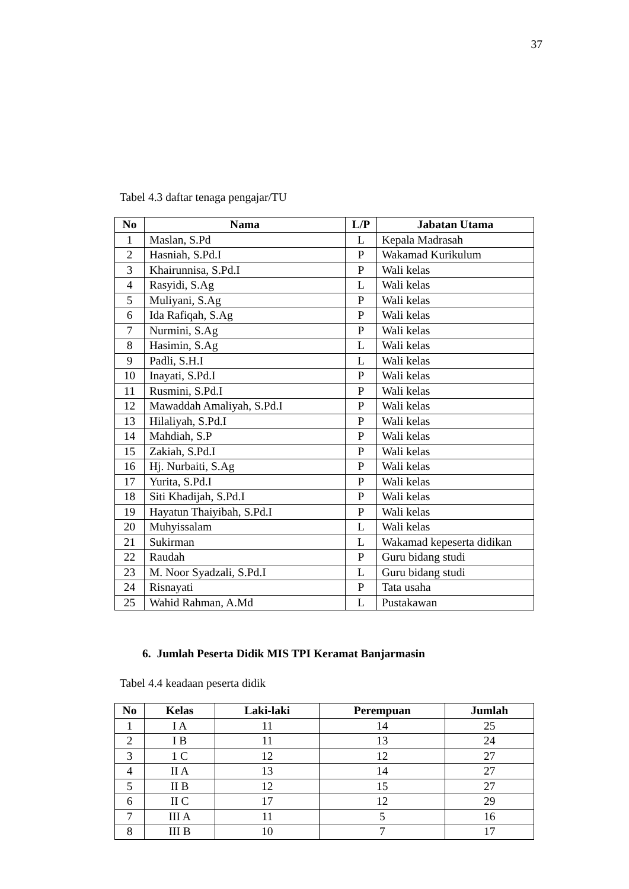37
Tabel 4.3 daftar tenaga pengajar/TU
| No | Nama | L/P | Jabatan Utama |
| --- | --- | --- | --- |
| 1 | Maslan, S.Pd | L | Kepala Madrasah |
| 2 | Hasniah, S.Pd.I | P | Wakamad Kurikulum |
| 3 | Khairunnisa, S.Pd.I | P | Wali kelas |
| 4 | Rasyidi, S.Ag | L | Wali kelas |
| 5 | Muliyani, S.Ag | P | Wali kelas |
| 6 | Ida Rafiqah, S.Ag | P | Wali kelas |
| 7 | Nurmini, S.Ag | P | Wali kelas |
| 8 | Hasimin, S.Ag | L | Wali kelas |
| 9 | Padli, S.H.I | L | Wali kelas |
| 10 | Inayati, S.Pd.I | P | Wali kelas |
| 11 | Rusmini, S.Pd.I | P | Wali kelas |
| 12 | Mawaddah Amaliyah, S.Pd.I | P | Wali kelas |
| 13 | Hilaliyah, S.Pd.I | P | Wali kelas |
| 14 | Mahdiah, S.P | P | Wali kelas |
| 15 | Zakiah, S.Pd.I | P | Wali kelas |
| 16 | Hj. Nurbaiti, S.Ag | P | Wali kelas |
| 17 | Yurita, S.Pd.I | P | Wali kelas |
| 18 | Siti Khadijah, S.Pd.I | P | Wali kelas |
| 19 | Hayatun Thaiyibah, S.Pd.I | P | Wali kelas |
| 20 | Muhyissalam | L | Wali kelas |
| 21 | Sukirman | L | Wakamad kepeserta didikan |
| 22 | Raudah | P | Guru bidang studi |
| 23 | M. Noor Syadzali, S.Pd.I | L | Guru bidang studi |
| 24 | Risnayati | P | Tata usaha |
| 25 | Wahid Rahman, A.Md | L | Pustakawan |
6. Jumlah Peserta Didik MIS TPI Keramat Banjarmasin
Tabel 4.4 keadaan peserta didik
| No | Kelas | Laki-laki | Perempuan | Jumlah |
| --- | --- | --- | --- | --- |
| 1 | I A | 11 | 14 | 25 |
| 2 | I B | 11 | 13 | 24 |
| 3 | 1 C | 12 | 12 | 27 |
| 4 | II A | 13 | 14 | 27 |
| 5 | II B | 12 | 15 | 27 |
| 6 | II C | 17 | 12 | 29 |
| 7 | III A | 11 | 5 | 16 |
| 8 | III B | 10 | 7 | 17 |